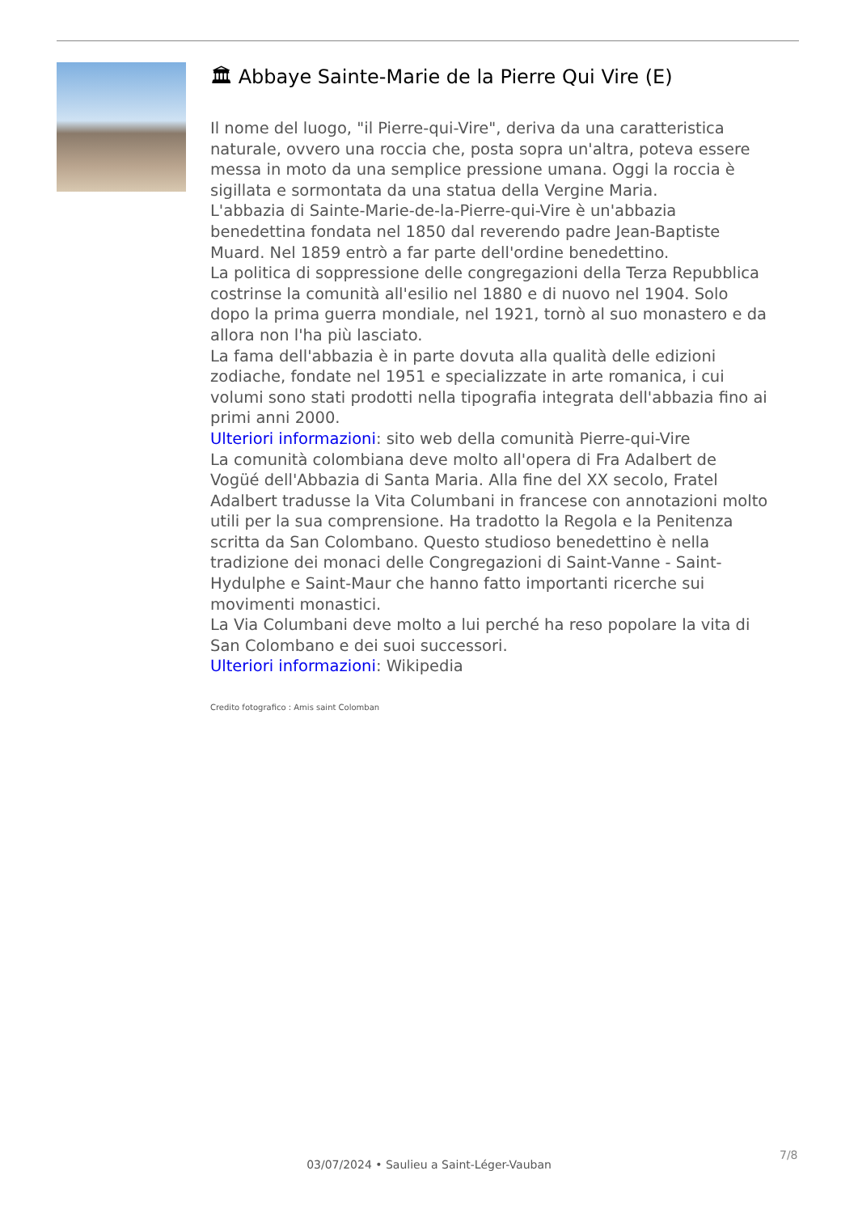🏛 Abbaye Sainte-Marie de la Pierre Qui Vire (E)
Il nome del luogo, "il Pierre-qui-Vire", deriva da una caratteristica naturale, ovvero una roccia che, posta sopra un'altra, poteva essere messa in moto da una semplice pressione umana. Oggi la roccia è sigillata e sormontata da una statua della Vergine Maria.
L'abbazia di Sainte-Marie-de-la-Pierre-qui-Vire è un'abbazia benedettina fondata nel 1850 dal reverendo padre Jean-Baptiste Muard. Nel 1859 entrò a far parte dell'ordine benedettino.
La politica di soppressione delle congregazioni della Terza Repubblica costrinse la comunità all'esilio nel 1880 e di nuovo nel 1904. Solo dopo la prima guerra mondiale, nel 1921, tornò al suo monastero e da allora non l'ha più lasciato.
La fama dell'abbazia è in parte dovuta alla qualità delle edizioni zodiache, fondate nel 1951 e specializzate in arte romanica, i cui volumi sono stati prodotti nella tipografia integrata dell'abbazia fino ai primi anni 2000.
Ulteriori informazioni: sito web della comunità Pierre-qui-Vire
La comunità colombiana deve molto all'opera di Fra Adalbert de Vogüé dell'Abbazia di Santa Maria. Alla fine del XX secolo, Fratel Adalbert tradusse la Vita Columbani in francese con annotazioni molto utili per la sua comprensione. Ha tradotto la Regola e la Penitenza scritta da San Colombano. Questo studioso benedettino è nella tradizione dei monaci delle Congregazioni di Saint-Vanne - Saint-Hydulphe e Saint-Maur che hanno fatto importanti ricerche sui movimenti monastici.
La Via Columbani deve molto a lui perché ha reso popolare la vita di San Colombano e dei suoi successori.
Ulteriori informazioni: Wikipedia
Credito fotografico : Amis saint Colomban
7/8
03/07/2024 • Saulieu a Saint-Léger-Vauban